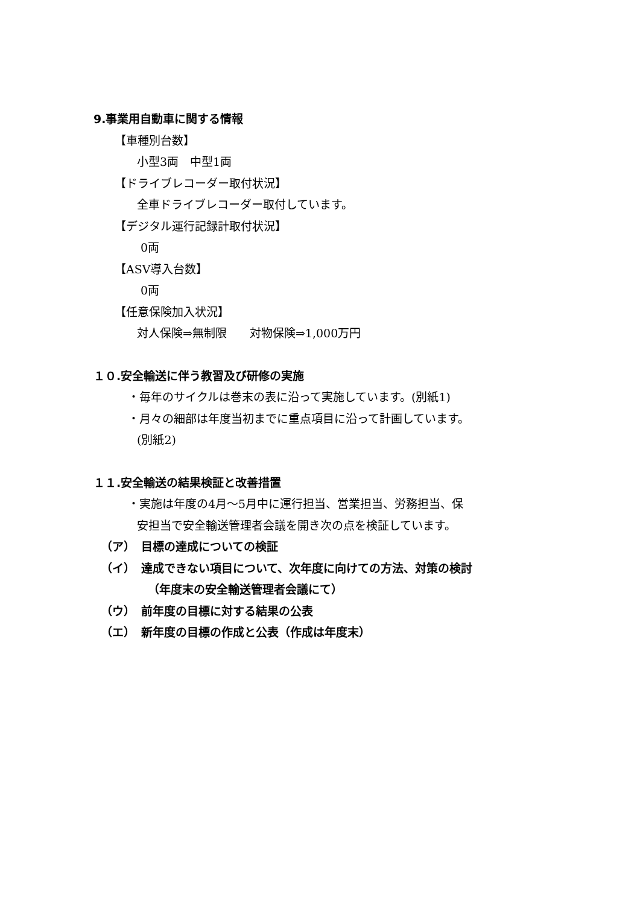9.事業用自動車に関する情報
【車種別台数】
小型3両　中型1両
【ドライブレコーダー取付状況】
全車ドライブレコーダー取付しています。
【デジタル運行記録計取付状況】
0両
【ASV導入台数】
0両
【任意保険加入状況】
対人保険⇒無制限　　対物保険⇒1,000万円
１０.安全輸送に伴う教習及び研修の実施
・毎年のサイクルは巻末の表に沿って実施しています。(別紙1)
・月々の細部は年度当初までに重点項目に沿って計画しています。
(別紙2)
１１.安全輸送の結果検証と改善措置
・実施は年度の4月～5月中に運行担当、営業担当、労務担当、保
安担当で安全輸送管理者会議を開き次の点を検証しています。
（ア）　目標の達成についての検証
（イ）　達成できない項目について、次年度に向けての方法、対策の検討
（年度末の安全輸送管理者会議にて）
（ウ）　前年度の目標に対する結果の公表
（エ）　新年度の目標の作成と公表（作成は年度末）